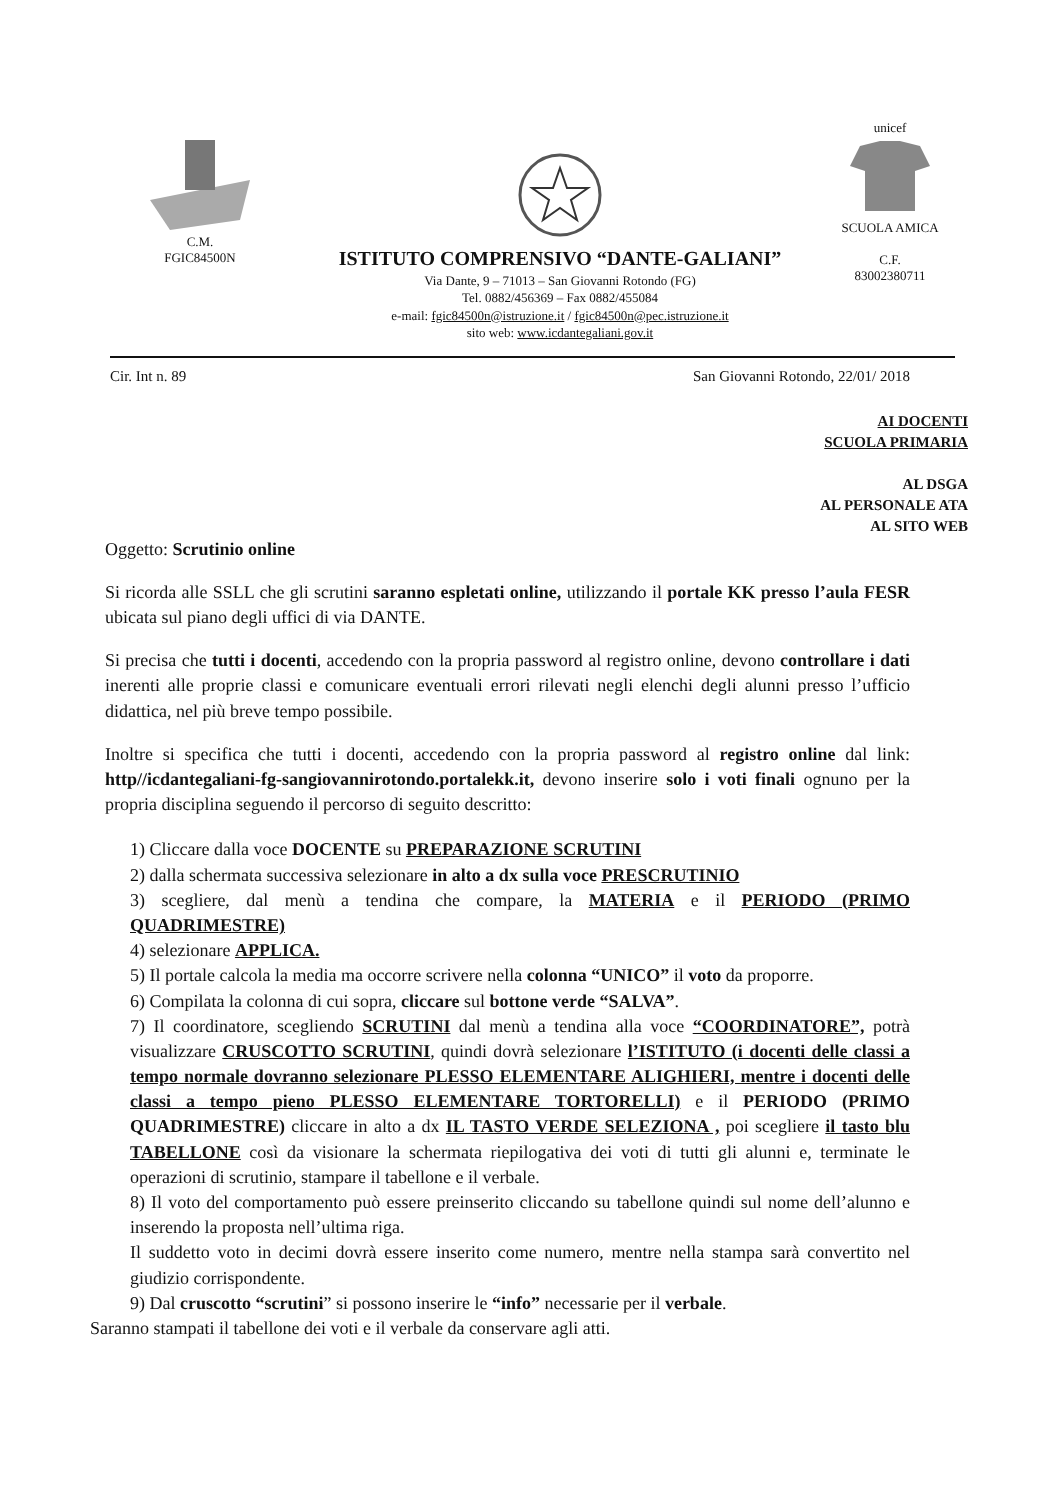C.M.
FGIC84500N
ISTITUTO COMPRENSIVO “DANTE-GALIANI”
Via Dante, 9 – 71013 – San Giovanni Rotondo (FG)
Tel. 0882/456369 – Fax 0882/455084
e-mail: fgic84500n@istruzione.it / fgic84500n@pec.istruzione.it
sito web: www.icdantegaliani.gov.it
unicef
SCUOLA AMICA
C.F.
83002380711
Cir. Int n. 89 San Giovanni Rotondo, 22/01/ 2018
AI DOCENTI
SCUOLA PRIMARIA
AL DSGA
AL PERSONALE ATA
AL SITO WEB
Oggetto: Scrutinio online
Si ricorda alle SSLL che gli scrutini saranno espletati online, utilizzando il portale KK presso l’aula FESR ubicata sul piano degli uffici di via DANTE.
Si precisa che tutti i docenti, accedendo con la propria password al registro online, devono controllare i dati inerenti alle proprie classi e comunicare eventuali errori rilevati negli elenchi degli alunni presso l’ufficio didattica, nel più breve tempo possibile.
Inoltre si specifica che tutti i docenti, accedendo con la propria password al registro online dal link: http//icdantegaliani-fg-sangiovannirotondo.portalekk.it, devono inserire solo i voti finali ognuno per la propria disciplina seguendo il percorso di seguito descritto:
1) Cliccare dalla voce DOCENTE su PREPARAZIONE SCRUTINI
2) dalla schermata successiva selezionare in alto a dx sulla voce PRESCRUTINIO
3) scegliere, dal menù a tendina che compare, la MATERIA e il PERIODO (PRIMO QUADRIMESTRE)
4) selezionare APPLICA.
5) Il portale calcola la media ma occorre scrivere nella colonna “UNICO” il voto da proporre.
6) Compilata la colonna di cui sopra, cliccare sul bottone verde “SALVA”.
7) Il coordinatore, scegliendo SCRUTINI dal menù a tendina alla voce “COORDINATORE”, potrà visualizzare CRUSCOTTO SCRUTINI, quindi dovrà selezionare l’ISTITUTO (i docenti delle classi a tempo normale dovranno selezionare PLESSO ELEMENTARE ALIGHIERI, mentre i docenti delle classi a tempo pieno PLESSO ELEMENTARE TORTORELLI) e il PERIODO (PRIMO QUADRIMESTRE) cliccare in alto a dx IL TASTO VERDE SELEZIONA , poi scegliere il tasto blu TABELLONE così da visionare la schermata riepilogativa dei voti di tutti gli alunni e, terminate le operazioni di scrutinio, stampare il tabellone e il verbale.
8) Il voto del comportamento può essere preinserito cliccando su tabellone quindi sul nome dell’alunno e inserendo la proposta nell’ultima riga.
Il suddetto voto in decimi dovrà essere inserito come numero, mentre nella stampa sarà convertito nel giudizio corrispondente.
9) Dal cruscotto “scrutini” si possono inserire le “info” necessarie per il verbale.
Saranno stampati il tabellone dei voti e il verbale da conservare agli atti.